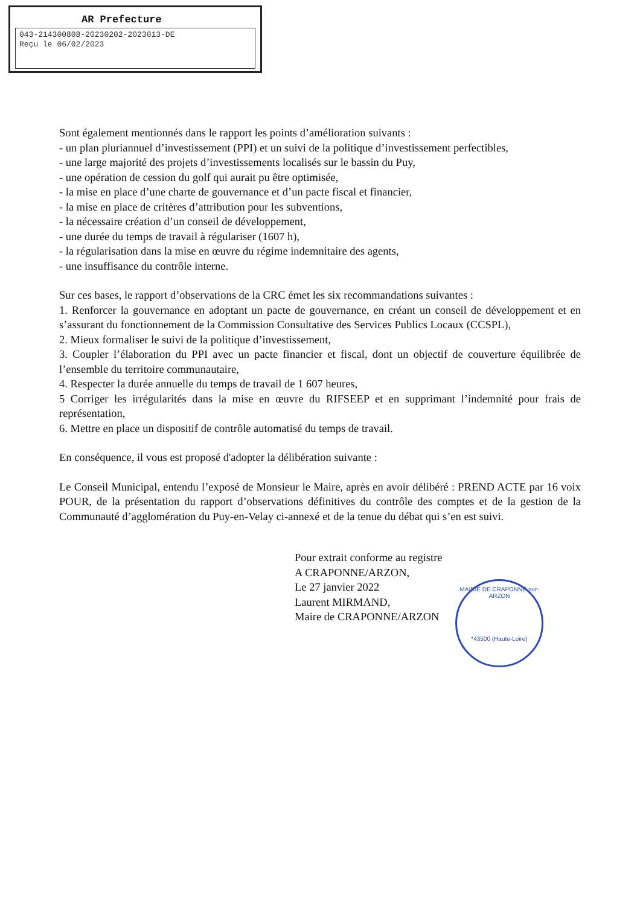AR Prefecture
043-214300808-20230202-2023013-DE
Reçu le 06/02/2023
Sont également mentionnés dans le rapport les points d’amélioration suivants :
- un plan pluriannuel d’investissement (PPI) et un suivi de la politique d’investissement perfectibles,
- une large majorité des projets d’investissements localisés sur le bassin du Puy,
- une opération de cession du golf qui aurait pu être optimisée,
- la mise en place d’une charte de gouvernance et d’un pacte fiscal et financier,
- la mise en place de critères d’attribution pour les subventions,
- la nécessaire création d’un conseil de développement,
- une durée du temps de travail à régulariser (1607 h),
- la régularisation dans la mise en œuvre du régime indemnitaire des agents,
- une insuffisance du contrôle interne.
Sur ces bases, le rapport d’observations de la CRC émet les six recommandations suivantes :
1. Renforcer la gouvernance en adoptant un pacte de gouvernance, en créant un conseil de développement et en s’assurant du fonctionnement de la Commission Consultative des Services Publics Locaux (CCSPL),
2. Mieux formaliser le suivi de la politique d’investissement,
3. Coupler l’élaboration du PPI avec un pacte financier et fiscal, dont un objectif de couverture équilibrée de l’ensemble du territoire communautaire,
4. Respecter la durée annuelle du temps de travail de 1 607 heures,
5 Corriger les irrégularités dans la mise en œuvre du RIFSEEP et en supprimant l’indemnité pour frais de représentation,
6. Mettre en place un dispositif de contrôle automatisé du temps de travail.
En conséquence, il vous est proposé d'adopter la délibération suivante :
Le Conseil Municipal, entendu l’exposé de Monsieur le Maire, après en avoir délibéré : PREND ACTE par 16 voix POUR, de la présentation du rapport d’observations définitives du contrôle des comptes et de la gestion de la Communauté d’agglomération du Puy-en-Velay ci-annexé et de la tenue du débat qui s’en est suivi.
Pour extrait conforme au registre
A CRAPONNE/ARZON,
Le 27 janvier 2022
Laurent MIRMAND,
Maire de CRAPONNE/ARZON
MAIRIE DE CRAPONNE-sur-ARZON
*43500 (Haute-Loire)